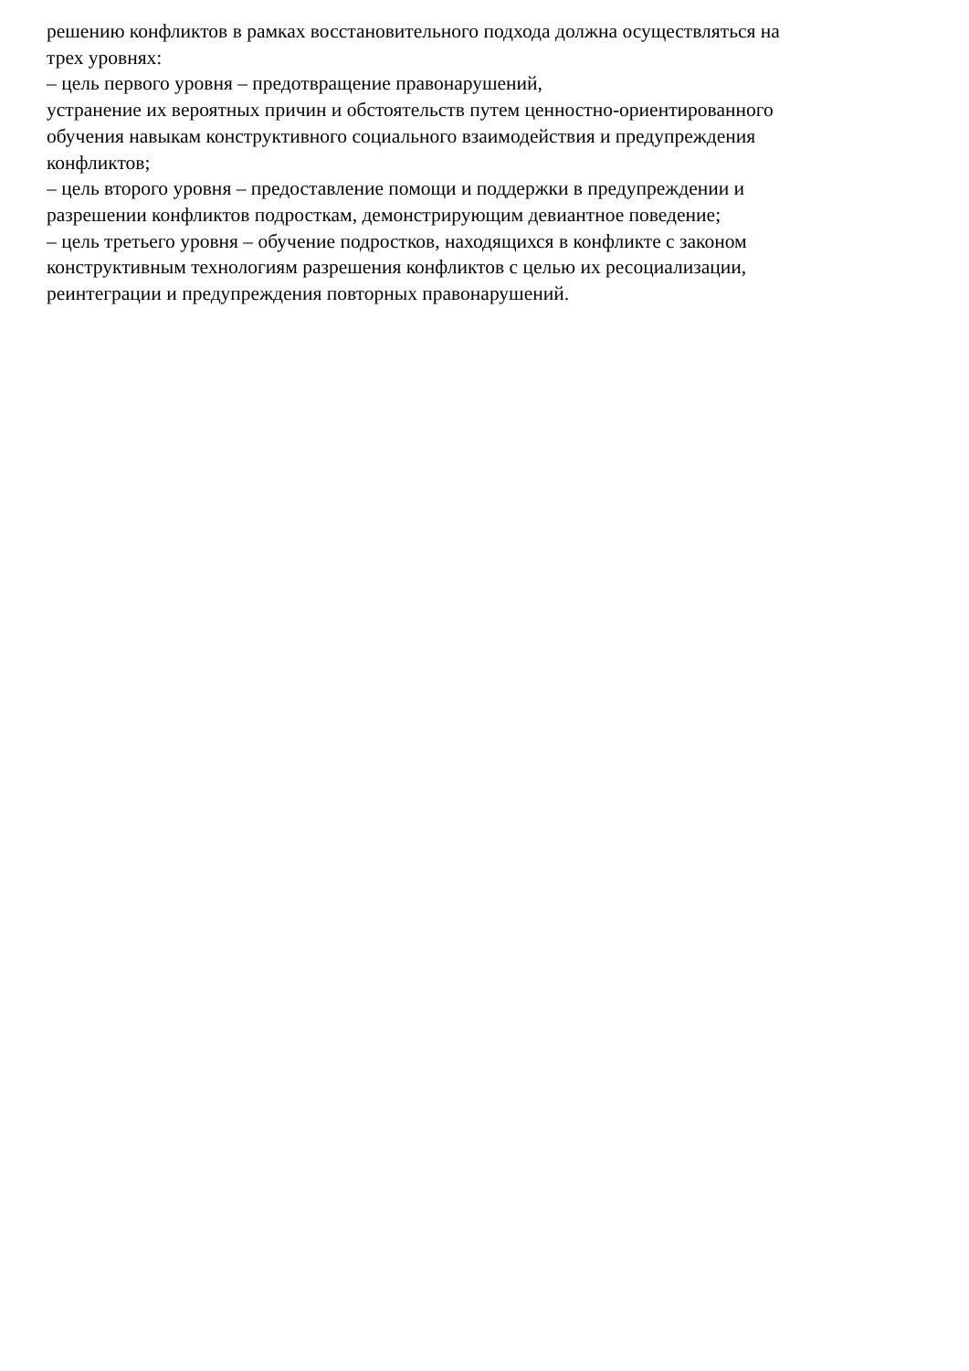решению конфликтов в рамках восстановительного подхода должна осуществляться на
трех уровнях:
– цель первого уровня – предотвращение правонарушений,
устранение их вероятных причин и обстоятельств путем ценностно-ориентированного
обучения навыкам конструктивного социального взаимодействия и предупреждения
конфликтов;
– цель второго уровня – предоставление помощи и поддержки в предупреждении и
разрешении конфликтов подросткам, демонстрирующим девиантное поведение;
– цель третьего уровня – обучение подростков, находящихся в конфликте с законом
конструктивным технологиям разрешения конфликтов с целью их ресоциализации,
реинтеграции и предупреждения повторных правонарушений.